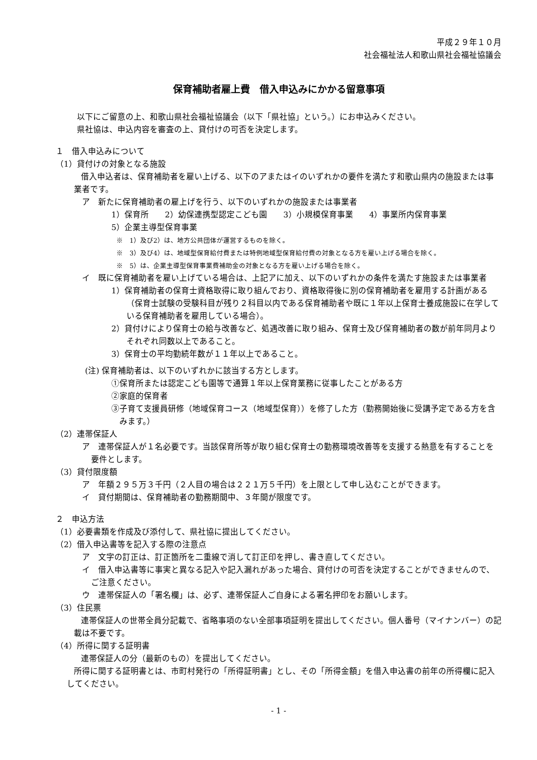平成２９年１０月
社会福祉法人和歌山県社会福祉協議会
保育補助者雇上費　借入申込みにかかる留意事項
以下にご留意の上、和歌山県社会福祉協議会（以下「県社協」という。）にお申込みください。
県社協は、申込内容を審査の上、貸付けの可否を決定します。
１　借入申込みについて
（1）貸付けの対象となる施設
借入申込者は、保育補助者を雇い上げる、以下のアまたはイのいずれかの要件を満たす和歌山県内の施設または事業者です。
ア　新たに保育補助者の雇上げを行う、以下のいずれかの施設または事業者
1）保育所　　2）幼保連携型認定こども園　　3）小規模保育事業　　4）事業所内保育事業
5）企業主導型保育事業
※　1）及び2）は、地方公共団体が運営するものを除く。
※　3）及び4）は、地域型保育給付費または特例地域型保育給付費の対象となる方を雇い上げる場合を除く。
※　5）は、企業主導型保育事業費補助金の対象となる方を雇い上げる場合を除く。
イ　既に保育補助者を雇い上げている場合は、上記アに加え、以下のいずれかの条件を満たす施設または事業者
1）保育補助者の保育士資格取得に取り組んでおり、資格取得後に別の保育補助者を雇用する計画がある（保育士試験の受験科目が残り２科目以内である保育補助者や既に１年以上保育士養成施設に在学している保育補助者を雇用している場合）。
2）貸付けにより保育士の給与改善など、処遇改善に取り組み、保育士及び保育補助者の数が前年同月よりそれぞれ同数以上であること。
3）保育士の平均勤続年数が１１年以上であること。
(注) 保育補助者は、以下のいずれかに該当する方とします。
①保育所または認定こども園等で通算１年以上保育業務に従事したことがある方
②家庭的保育者
③子育て支援員研修（地域保育コース（地域型保育））を修了した方（勤務開始後に受講予定である方を含みます。）
（2）連帯保証人
ア　連帯保証人が１名必要です。当該保育所等が取り組む保育士の勤務環境改善等を支援する熱意を有することを要件とします。
（3）貸付限度額
ア　年額２９５万３千円（２人目の場合は２２１万５千円）を上限として申し込むことができます。
イ　貸付期間は、保育補助者の勤務期間中、３年間が限度です。
２　申込方法
（1）必要書類を作成及び添付して、県社協に提出してください。
（2）借入申込書等を記入する際の注意点
ア　文字の訂正は、訂正箇所を二重線で消して訂正印を押し、書き直してください。
イ　借入申込書等に事実と異なる記入や記入漏れがあった場合、貸付けの可否を決定することができませんので、ご注意ください。
ウ　連帯保証人の「署名欄」は、必ず、連帯保証人ご自身による署名押印をお願いします。
（3）住民票
連帯保証人の世帯全員分記載で、省略事項のない全部事項証明を提出してください。個人番号（マイナンバー）の記載は不要です。
（4）所得に関する証明書
連帯保証人の分（最新のもの）を提出してください。
所得に関する証明書とは、市町村発行の「所得証明書」とし、その「所得金額」を借入申込書の前年の所得欄に記入してください。
- 1 -